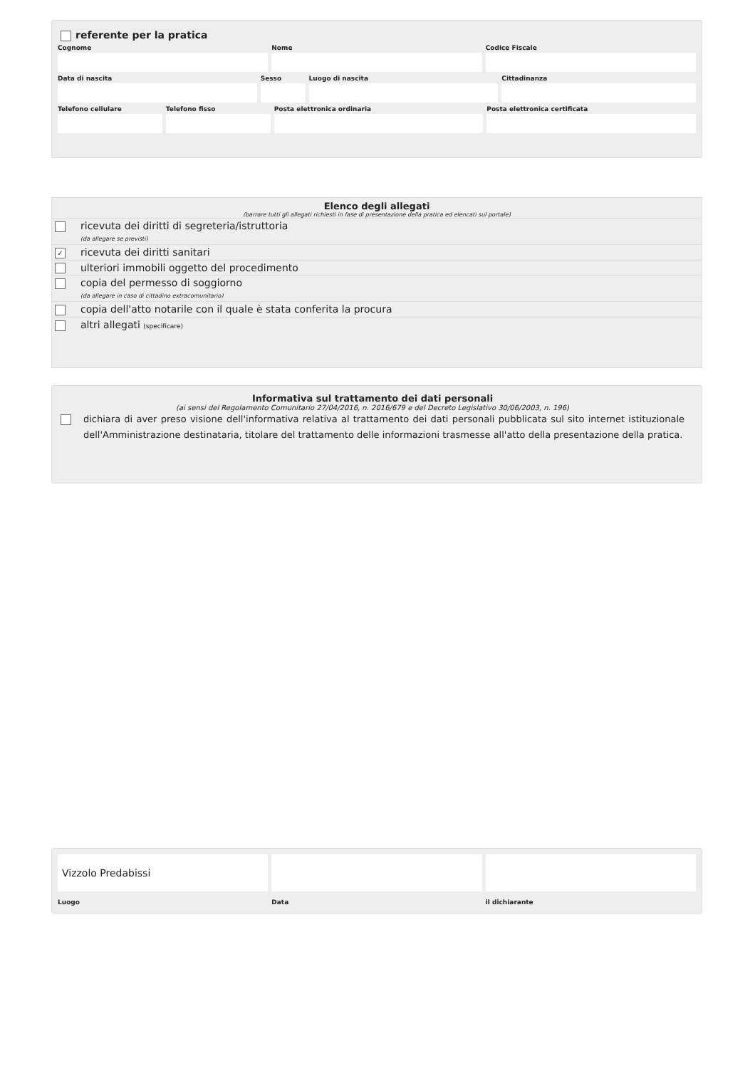referente per la pratica
Cognome
Nome
Codice Fiscale
Data di nascita
Sesso
Luogo di nascita
Cittadinanza
Telefono cellulare
Telefono fisso
Posta elettronica ordinaria
Posta elettronica certificata
Elenco degli allegati
(barrare tutti gli allegati richiesti in fase di presentazione della pratica ed elencati sul portale)
ricevuta dei diritti di segreteria/istruttoria
(da allegare se previsti)
✓
ricevuta dei diritti sanitari
ulteriori immobili oggetto del procedimento
copia del permesso di soggiorno
(da allegare in caso di cittadino extracomunitario)
copia dell'atto notarile con il quale è stata conferita la procura
altri allegati (specificare)
Informativa sul trattamento dei dati personali
(ai sensi del Regolamento Comunitario 27/04/2016, n. 2016/679 e del Decreto Legislativo 30/06/2003, n. 196)
dichiara di aver preso visione dell'informativa relativa al trattamento dei dati personali pubblicata sul sito internet istituzionale dell'Amministrazione destinataria, titolare del trattamento delle informazioni trasmesse all'atto della presentazione della pratica.
Vizzolo Predabissi
Luogo
Data
il dichiarante